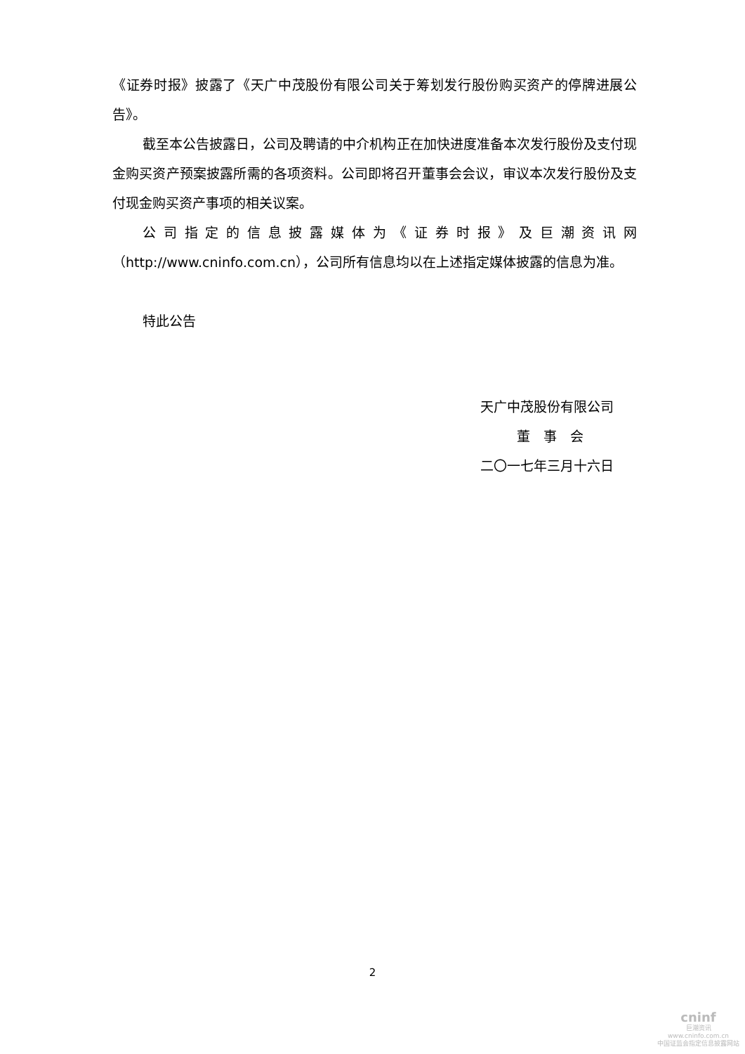《证券时报》披露了《天广中茂股份有限公司关于筹划发行股份购买资产的停牌进展公告》。
截至本公告披露日，公司及聘请的中介机构正在加快进度准备本次发行股份及支付现金购买资产预案披露所需的各项资料。公司即将召开董事会会议，审议本次发行股份及支付现金购买资产事项的相关议案。
公司指定的信息披露媒体为《证券时报》及巨潮资讯网（http://www.cninfo.com.cn），公司所有信息均以在上述指定媒体披露的信息为准。
特此公告
天广中茂股份有限公司
董　事　会
二〇一七年三月十六日
2
cninf
巨潮资讯
www.cninfo.com.cn
中国证监会指定信息披露网站